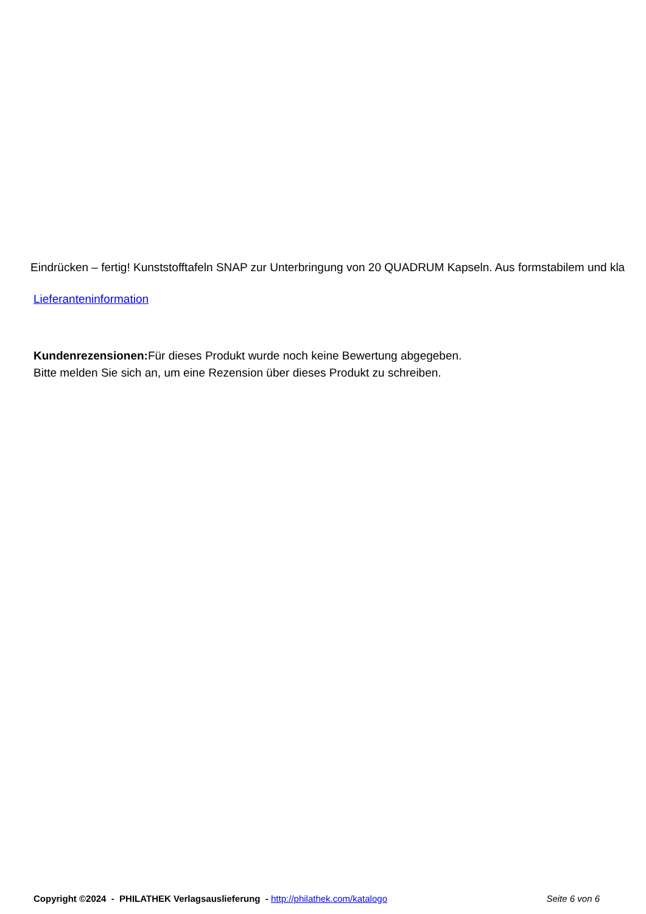Eindrücken – fertig! Kunststofftafeln SNAP zur Unterbringung von 20 QUADRUM Kapseln. Aus formstabilem und kla
Lieferanteninformation
Kundenrezensionen: Für dieses Produkt wurde noch keine Bewertung abgegeben.
Bitte melden Sie sich an, um eine Rezension über dieses Produkt zu schreiben.
Copyright ©2024 - PHILATHEK Verlagsauslieferung - http://philathek.com/katalogo Seite 6 von 6